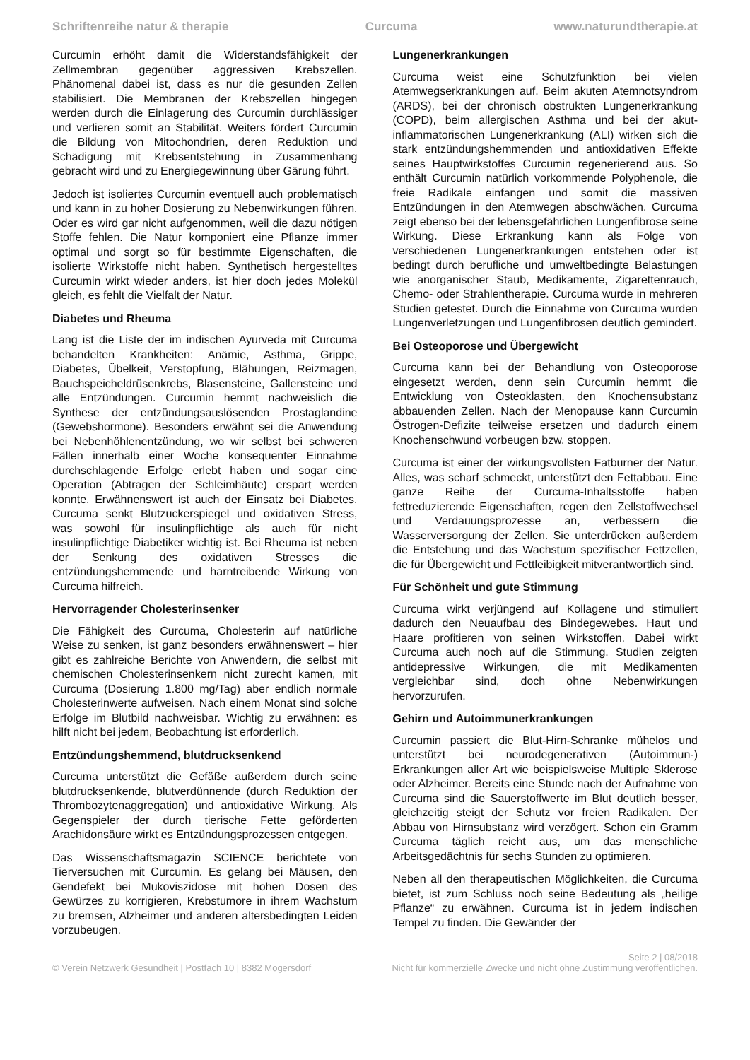Schriftenreihe natur & therapie Curcuma www.naturundtherapie.at
Curcumin erhöht damit die Widerstandsfähigkeit der Zellmembran gegenüber aggressiven Krebszellen. Phänomenal dabei ist, dass es nur die gesunden Zellen stabilisiert. Die Membranen der Krebszellen hingegen werden durch die Einlagerung des Curcumin durchlässiger und verlieren somit an Stabilität. Weiters fördert Curcumin die Bildung von Mitochondrien, deren Reduktion und Schädigung mit Krebsentstehung in Zusammenhang gebracht wird und zu Energiegewinnung über Gärung führt.
Jedoch ist isoliertes Curcumin eventuell auch problematisch und kann in zu hoher Dosierung zu Nebenwirkungen führen. Oder es wird gar nicht aufgenommen, weil die dazu nötigen Stoffe fehlen. Die Natur komponiert eine Pflanze immer optimal und sorgt so für bestimmte Eigenschaften, die isolierte Wirkstoffe nicht haben. Synthetisch hergestelltes Curcumin wirkt wieder anders, ist hier doch jedes Molekül gleich, es fehlt die Vielfalt der Natur.
Diabetes und Rheuma
Lang ist die Liste der im indischen Ayurveda mit Curcuma behandelten Krankheiten: Anämie, Asthma, Grippe, Diabetes, Übelkeit, Verstopfung, Blähungen, Reizmagen, Bauchspeicheldrüsenkrebs, Blasensteine, Gallensteine und alle Entzündungen. Curcumin hemmt nachweislich die Synthese der entzündungsauslösenden Prostaglandine (Gewebshormone). Besonders erwähnt sei die Anwendung bei Nebenhöhlenentzündung, wo wir selbst bei schweren Fällen innerhalb einer Woche konsequenter Einnahme durchschlagende Erfolge erlebt haben und sogar eine Operation (Abtragen der Schleimhäute) erspart werden konnte. Erwähnenswert ist auch der Einsatz bei Diabetes. Curcuma senkt Blutzuckerspiegel und oxidativen Stress, was sowohl für insulinpflichtige als auch für nicht insulinpflichtige Diabetiker wichtig ist. Bei Rheuma ist neben der Senkung des oxidativen Stresses die entzündungshemmende und harntreibende Wirkung von Curcuma hilfreich.
Hervorragender Cholesterinsenker
Die Fähigkeit des Curcuma, Cholesterin auf natürliche Weise zu senken, ist ganz besonders erwähnenswert – hier gibt es zahlreiche Berichte von Anwendern, die selbst mit chemischen Cholesterinsenkern nicht zurecht kamen, mit Curcuma (Dosierung 1.800 mg/Tag) aber endlich normale Cholesterinwerte aufweisen. Nach einem Monat sind solche Erfolge im Blutbild nachweisbar. Wichtig zu erwähnen: es hilft nicht bei jedem, Beobachtung ist erforderlich.
Entzündungshemmend, blutdrucksenkend
Curcuma unterstützt die Gefäße außerdem durch seine blutdrucksenkende, blutverdünnende (durch Reduktion der Thrombozytenaggregation) und antioxidative Wirkung. Als Gegenspieler der durch tierische Fette geförderten Arachidonsäure wirkt es Entzündungsprozessen entgegen.
Das Wissenschaftsmagazin SCIENCE berichtete von Tierversuchen mit Curcumin. Es gelang bei Mäusen, den Gendefekt bei Mukoviszidose mit hohen Dosen des Gewürzes zu korrigieren, Krebstumore in ihrem Wachstum zu bremsen, Alzheimer und anderen altersbedingten Leiden vorzubeugen.
Lungenerkrankungen
Curcuma weist eine Schutzfunktion bei vielen Atemwegserkrankungen auf. Beim akuten Atemnotsyndrom (ARDS), bei der chronisch obstrukten Lungenerkrankung (COPD), beim allergischen Asthma und bei der akut-inflammatorischen Lungenerkrankung (ALI) wirken sich die stark entzündungshemmenden und antioxidativen Effekte seines Hauptwirkstoffes Curcumin regenerierend aus. So enthält Curcumin natürlich vorkommende Polyphenole, die freie Radikale einfangen und somit die massiven Entzündungen in den Atemwegen abschwächen. Curcuma zeigt ebenso bei der lebensgefährlichen Lungenfibrose seine Wirkung. Diese Erkrankung kann als Folge von verschiedenen Lungenerkrankungen entstehen oder ist bedingt durch berufliche und umweltbedingte Belastungen wie anorganischer Staub, Medikamente, Zigarettenrauch, Chemo- oder Strahlentherapie. Curcuma wurde in mehreren Studien getestet. Durch die Einnahme von Curcuma wurden Lungenverletzungen und Lungenfibrosen deutlich gemindert.
Bei Osteoporose und Übergewicht
Curcuma kann bei der Behandlung von Osteoporose eingesetzt werden, denn sein Curcumin hemmt die Entwicklung von Osteoklasten, den Knochensubstanz abbauenden Zellen. Nach der Menopause kann Curcumin Östrogen-Defizite teilweise ersetzen und dadurch einem Knochenschwund vorbeugen bzw. stoppen.
Curcuma ist einer der wirkungsvollsten Fatburner der Natur. Alles, was scharf schmeckt, unterstützt den Fettabbau. Eine ganze Reihe der Curcuma-Inhaltsstoffe haben fettreduzierende Eigenschaften, regen den Zellstoffwechsel und Verdauungsprozesse an, verbessern die Wasserversorgung der Zellen. Sie unterdrücken außerdem die Entstehung und das Wachstum spezifischer Fettzellen, die für Übergewicht und Fettleibigkeit mitverantwortlich sind.
Für Schönheit und gute Stimmung
Curcuma wirkt verjüngend auf Kollagene und stimuliert dadurch den Neuaufbau des Bindegewebes. Haut und Haare profitieren von seinen Wirkstoffen. Dabei wirkt Curcuma auch noch auf die Stimmung. Studien zeigten antidepressive Wirkungen, die mit Medikamenten vergleichbar sind, doch ohne Nebenwirkungen hervorzurufen.
Gehirn und Autoimmunerkrankungen
Curcumin passiert die Blut-Hirn-Schranke mühelos und unterstützt bei neurodegenerativen (Autoimmun-) Erkrankungen aller Art wie beispielsweise Multiple Sklerose oder Alzheimer. Bereits eine Stunde nach der Aufnahme von Curcuma sind die Sauerstoffwerte im Blut deutlich besser, gleichzeitig steigt der Schutz vor freien Radikalen. Der Abbau von Hirnsubstanz wird verzögert. Schon ein Gramm Curcuma täglich reicht aus, um das menschliche Arbeitsgedächtnis für sechs Stunden zu optimieren.
Neben all den therapeutischen Möglichkeiten, die Curcuma bietet, ist zum Schluss noch seine Bedeutung als „heilige Pflanze“ zu erwähnen. Curcuma ist in jedem indischen Tempel zu finden. Die Gewänder der
Seite 2 | 08/2018
© Verein Netzwerk Gesundheit | Postfach 10 | 8382 Mogersdorf Nicht für kommerzielle Zwecke und nicht ohne Zustimmung veröffentlichen.